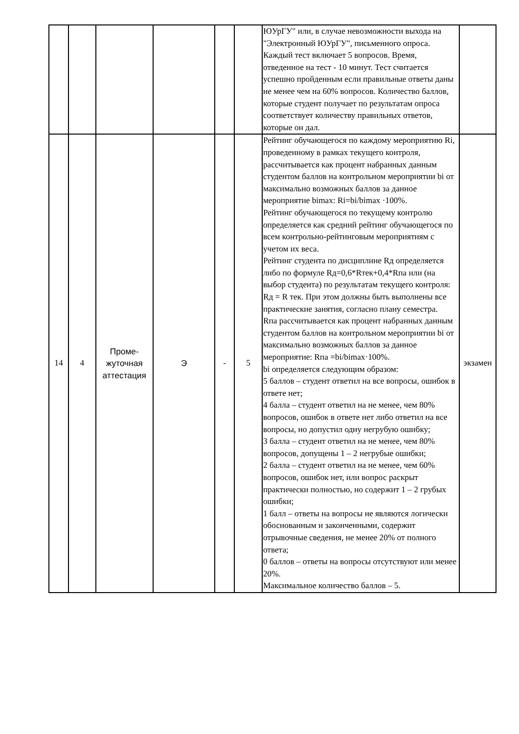| | | | | | | ЮУрГУ" или, в случае невозможности выхода на "Электронный ЮУрГУ", письменного опроса. Каждый тест включает 5 вопросов. Время, отведенное на тест - 10 минут. Тест считается успешно пройденным если правильные ответы даны не менее чем на 60% вопросов. Количество баллов, которые студент получает по результатам опроса соответствует количеству правильных ответов, которые он дал. | |
| 14 | 4 | Проме- жуточная аттестация | Э | - | 5 | Рейтинг обучающегося по каждому мероприятию Ri, проведенному в рамках текущего контроля, рассчитывается как процент набранных данным студентом баллов на контрольном мероприятии bi от максимально возможных баллов за данное мероприятие bimax: Ri=bi/bimax ·100%. Рейтинг обучающегося по текущему контролю определяется как средний рейтинг обучающегося по всем контрольно-рейтинговым мероприятиям с учетом их веса. Рейтинг студента по дисциплине Rд определяется либо по формуле Rд=0,6*Rтек+0,4*Rпа или (на выбор студента) по результатам текущего контроля: Rд = R тек. При этом должны быть выполнены все практические занятия, согласно плану семестра. Rпа рассчитывается как процент набранных данным студентом баллов на контрольном мероприятии bi от максимально возможных баллов за данное мероприятие: Rпа =bi/bimax·100%. bi определяется следующим образом: 5 баллов – студент ответил на все вопросы, ошибок в ответе нет; 4 балла – студент ответил на не менее, чем 80% вопросов, ошибок в ответе нет либо ответил на все вопросы, но допустил одну негрубую ошибку; 3 балла – студент ответил на не менее, чем 80% вопросов, допущены 1 – 2 негрубые ошибки; 2 балла – студент ответил на не менее, чем 60% вопросов, ошибок нет, или вопрос раскрыт практически полностью, но содержит 1 – 2 грубых ошибки; 1 балл – ответы на вопросы не являются логически обоснованным и законченными, содержит отрывочные сведения, не менее 20% от полного ответа; 0 баллов – ответы на вопросы отсутствуют или менее 20%. Максимальное количество баллов – 5. | экзамен |